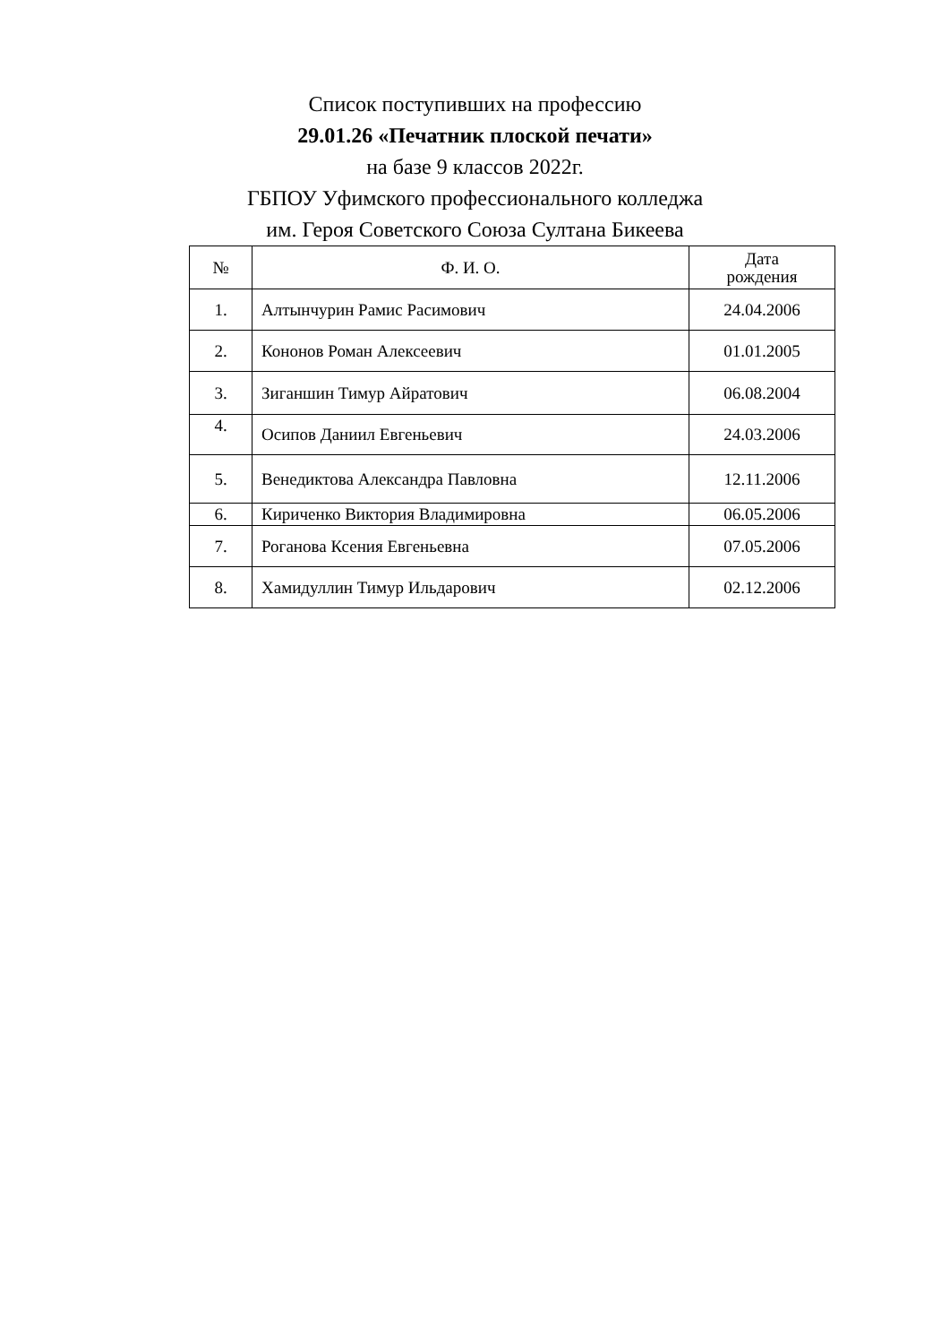Список поступивших на профессию
29.01.26 «Печатник плоской печати»
на базе 9 классов 2022г.
ГБПОУ Уфимского профессионального колледжа
им. Героя Советского Союза Султана Бикеева
| № | Ф. И. О. | Дата рождения |
| --- | --- | --- |
| 1. | Алтынчурин Рамис Расимович | 24.04.2006 |
| 2. | Кононов Роман Алексеевич | 01.01.2005 |
| 3. | Зиганшин Тимур Айратович | 06.08.2004 |
| 4. | Осипов Даниил Евгеньевич | 24.03.2006 |
| 5. | Венедиктова Александра Павловна | 12.11.2006 |
| 6. | Кириченко Виктория Владимировна | 06.05.2006 |
| 7. | Роганова Ксения Евгеньевна | 07.05.2006 |
| 8. | Хамидуллин Тимур Ильдарович | 02.12.2006 |